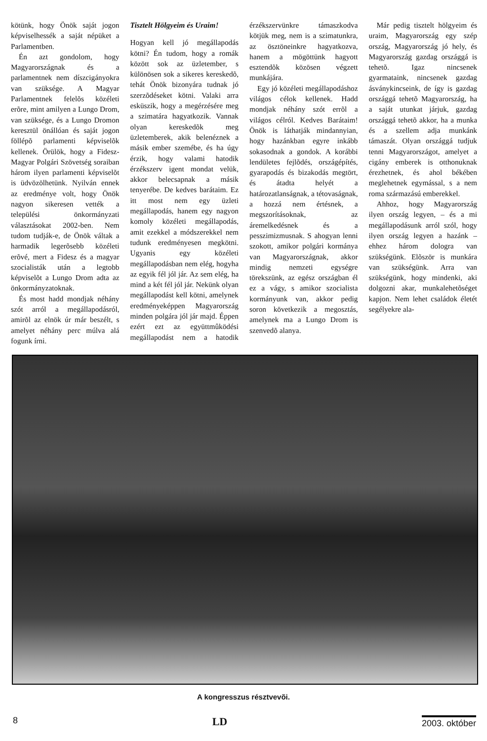kötünk, hogy Önök saját jogon képviselhessék a saját népüket a Parlamentben.
Én azt gondolom, hogy Magyarországnak és a parlamentnek nem díszcigányokra van szüksége. A Magyar Parlamentnek felelõs közéleti erõre, mint amilyen a Lungo Drom, van szüksége, és a Lungo Dromon keresztül önállóan és saját jogon föllépõ parlamenti képviselõk kellenek. Örülök, hogy a Fidesz-Magyar Polgári Szövetség soraiban három ilyen parlamenti képviselõt is üdvözölhetünk. Nyilván ennek az eredménye volt, hogy Önök nagyon sikeresen vették a települési önkormányzati választásokat 2002-ben. Nem tudom tudják-e, de Önök váltak a harmadik legerõsebb közéleti erõvé, mert a Fidesz és a magyar szocialisták után a legtobb képviselõt a Lungo Drom adta az önkormányzatoknak.
És most hadd mondjak néhány szót arról a megállapodásról, amirõl az elnök úr már beszélt, s amelyet néhány perc múlva alá fogunk írni.
Tisztelt Hölgyeim és Uraim!
Hogyan kell jó megállapodás kötni? Én tudom, hogy a romák között sok az üzletember, s különösen sok a sikeres kereskedõ, tehát Önök bizonyára tudnak jó szerzõdéseket kötni. Valaki arra esküszik, hogy a megérzésére meg a szimatára hagyatkozik. Vannak olyan kereskedõk meg üzletemberek, akik belenéznek a másik ember szemébe, és ha úgy érzik, hogy valami hatodik érzékszerv igent mondat velük, akkor belecsapnak a másik tenyerébe. De kedves barátaim. Ez itt most nem egy üzleti megállapodás, hanem egy nagyon komoly közéleti megállapodás, amit ezekkel a módszerekkel nem tudunk eredményesen megkötni. Ugyanis egy közéleti megállapodásban nem elég, hogyha az egyik fél jól jár. Az sem elég, ha mind a két fél jól jár. Nekünk olyan megállapodást kell kötni, amelynek eredményeképpen Magyarország minden polgára jól jár majd. Éppen ezért ezt az együttmûködési megállapodást nem a hatodik érzékszervünkre támaszkodva kötjük meg, nem is a szimatunkra, az ösztöneinkre hagyatkozva, hanem a mögöttünk hagyott esztendõk közösen végzett munkájára.
Egy jó közéleti megállapodáshoz világos célok kellenek. Hadd mondjak néhány szót errõl a világos célról. Kedves Barátaim! Önök is láthatják mindannyian, hogy hazánkban egyre inkább sokasodnak a gondok. A korábbi lendületes fejlõdés, országépítés, gyarapodás és bizakodás megtört, és átadta helyét a határozatlanságnak, a tétovaságnak, a hozzá nem értésnek, a megszorításoknak, az áremelkedésnek és a pesszimizmusnak. S ahogyan lenni szokott, amikor polgári kormánya van Magyarországnak, akkor mindig nemzeti egységre törekszünk, az egész országban él ez a vágy, s amikor szocialista kormányunk van, akkor pedig soron következik a megosztás, amelynek ma a Lungo Drom is szenvedõ alanya.
Már pedig tisztelt hölgyeim és uraim, Magyarország egy szép ország, Magyarország jó hely, és Magyarország gazdag országgá is tehetõ. Igaz nincsenek gyarmataink, nincsenek gazdag ásványkincseink, de így is gazdag országgá tehetõ Magyarország, ha a saját utunkat járjuk, gazdag országgá tehetõ akkor, ha a munka és a szellem adja munkánk támaszát. Olyan országgá tudjuk tenni Magyarországot, amelyet a cigány emberek is otthonuknak érezhetnek, és ahol békében meglehetnek egymással, s a nem roma származású emberekkel.
Ahhoz, hogy Magyarország ilyen ország legyen, – és a mi megállapodásunk arról szól, hogy ilyen ország legyen a hazánk – ehhez három dologra van szükségünk. Elõször is munkára van szükségünk. Arra van szükségünk, hogy mindenki, aki dolgozni akar, munkalehetõséget kapjon. Nem lehet családok életét segélyekre ala-
A kongresszus résztvevõi.
8 LD 2003. október